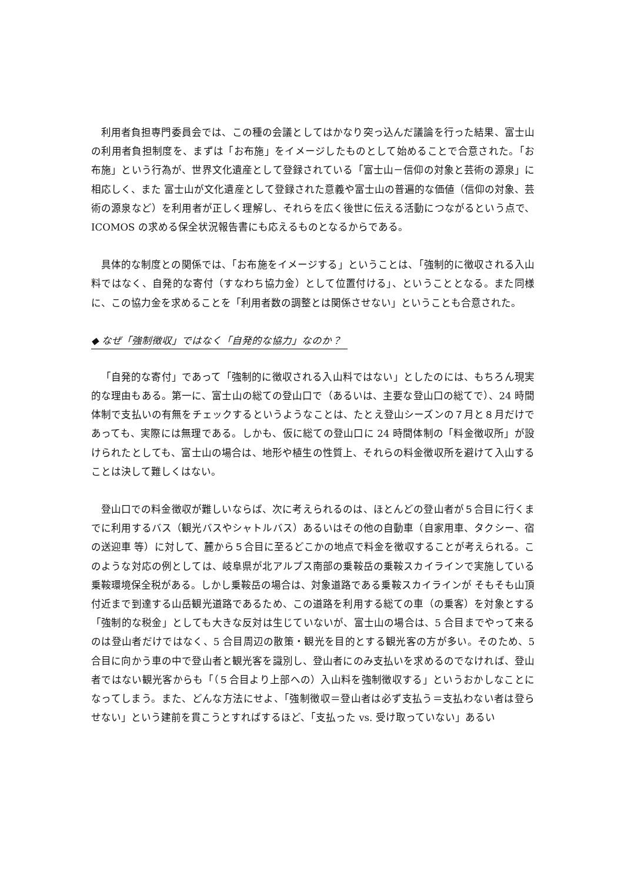利用者負担専門委員会では、この種の会議としてはかなり突っ込んだ議論を行った結果、富士山の利用者負担制度を、まずは「お布施」をイメージしたものとして始めることで合意された。「お布施」という行為が、世界文化遺産として登録されている「富士山－信仰の対象と芸術の源泉」に相応しく、また 富士山が文化遺産として登録された意義や富士山の普遍的な価値（信仰の対象、芸術の源泉など）を利用者が正しく理解し、それらを広く後世に伝える活動につながるという点で、ICOMOS の求める保全状況報告書にも応えるものとなるからである。
具体的な制度との関係では、「お布施をイメージする」ということは、「強制的に徴収される入山料ではなく、自発的な寄付（すなわち協力金）として位置付ける」、ということとなる。また同様に、この協力金を求めることを「利用者数の調整とは関係させない」ということも合意された。
◆ なぜ「強制徴収」ではなく「自発的な協力」なのか？
「自発的な寄付」であって「強制的に徴収される入山料ではない」としたのには、もちろん現実的な理由もある。第一に、富士山の総ての登山口で（あるいは、主要な登山口の総てで）、24 時間体制で支払いの有無をチェックするというようなことは、たとえ登山シーズンの７月と８月だけであっても、実際には無理である。しかも、仮に総ての登山口に 24 時間体制の「料金徴収所」が設けられたとしても、富士山の場合は、地形や植生の性質上、それらの料金徴収所を避けて入山することは決して難しくはない。
登山口での料金徴収が難しいならば、次に考えられるのは、ほとんどの登山者が５合目に行くまでに利用するバス（観光バスやシャトルバス）あるいはその他の自動車（自家用車、タクシー、宿の送迎車 等）に対して、麓から５合目に至るどこかの地点で料金を徴収することが考えられる。このような対応の例としては、岐阜県が北アルプス南部の乗鞍岳の乗鞍スカイラインで実施している乗鞍環境保全税がある。しかし乗鞍岳の場合は、対象道路である乗鞍スカイラインが そもそも山頂付近まで到達する山岳観光道路であるため、この道路を利用する総ての車（の乗客）を対象とする「強制的な税金」としても大きな反対は生じていないが、富士山の場合は、5 合目までやって来るのは登山者だけではなく、5 合目周辺の散策・観光を目的とする観光客の方が多い。そのため、5 合目に向かう車の中で登山者と観光客を識別し、登山者にのみ支払いを求めるのでなければ、登山者ではない観光客からも「（５合目より上部への）入山料を強制徴収する」というおかしなことになってしまう。また、どんな方法にせよ、「強制徴収＝登山者は必ず支払う＝支払わない者は登らせない」という建前を貫こうとすればするほど、「支払った vs. 受け取っていない」あるい